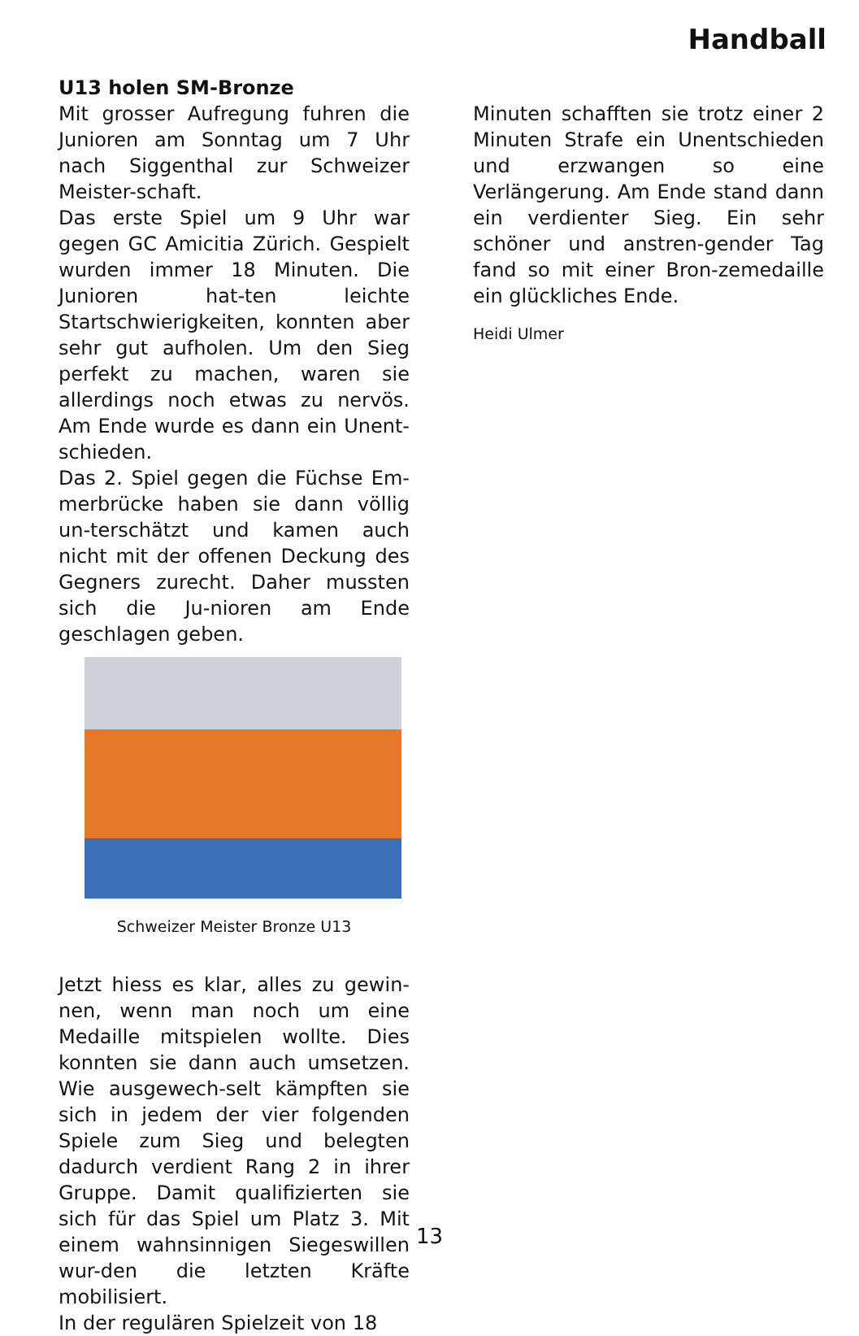Handball
U13 holen SM-Bronze
Mit grosser Aufregung fuhren die Junioren am Sonntag um 7 Uhr nach Siggenthal zur Schweizer Meister-schaft.
Das erste Spiel um 9 Uhr war gegen GC Amicitia Zürich. Gespielt wurden immer 18 Minuten. Die Junioren hat-ten leichte Startschwierigkeiten, konnten aber sehr gut aufholen. Um den Sieg perfekt zu machen, waren sie allerdings noch etwas zu nervös. Am Ende wurde es dann ein Unent-schieden.
Das 2. Spiel gegen die Füchse Em-merbrücke haben sie dann völlig un-terschätzt und kamen auch nicht mit der offenen Deckung des Gegners zurecht. Daher mussten sich die Ju-nioren am Ende geschlagen geben.
Schweizer Meister Bronze U13
Jetzt hiess es klar, alles zu gewin-nen, wenn man noch um eine Medaille mitspielen wollte. Dies konnten sie dann auch umsetzen. Wie ausgewech-selt kämpften sie sich in jedem der vier folgenden Spiele zum Sieg und belegten dadurch verdient Rang 2 in ihrer Gruppe. Damit qualifizierten sie sich für das Spiel um Platz 3. Mit einem wahnsinnigen Siegeswillen wur-den die letzten Kräfte mobilisiert.
In der regulären Spielzeit von 18
Minuten schafften sie trotz einer 2 Minuten Strafe ein Unentschieden und erzwangen so eine Verlängerung. Am Ende stand dann ein verdienter Sieg. Ein sehr schöner und anstren-gender Tag fand so mit einer Bron-zemedaille ein glückliches Ende.
Heidi Ulmer
13